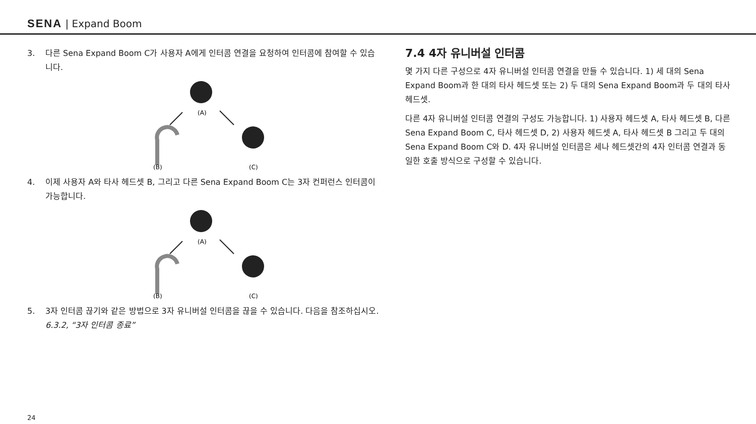SENA | Expand Boom
3. 다른 Sena Expand Boom C가 사용자 A에게 인터콤 연결을 요청하여 인터콤에 참여할 수 있습니다.
(A)
(B)
(C)
4. 이제 사용자 A와 타사 헤드셋 B, 그리고 다른 Sena Expand Boom C는 3자 컨퍼런스 인터콤이 가능합니다.
(A)
(B)
(C)
5. 3자 인터콤 끊기와 같은 방법으로 3자 유니버설 인터콤을 끊을 수 있습니다. 다음을 참조하십시오. 6.3.2, “3자 인터콤 종료”
7.4 4자 유니버설 인터콤
몇 가지 다른 구성으로 4자 유니버설 인터콤 연결을 만들 수 있습니다. 1) 세 대의 Sena Expand Boom과 한 대의 타사 헤드셋 또는 2) 두 대의 Sena Expand Boom과 두 대의 타사 헤드셋.
다른 4자 유니버설 인터콤 연결의 구성도 가능합니다. 1) 사용자 헤드셋 A, 타사 헤드셋 B, 다른 Sena Expand Boom C, 타사 헤드셋 D, 2) 사용자 헤드셋 A, 타사 헤드셋 B 그리고 두 대의 Sena Expand Boom C와 D. 4자 유니버설 인터콤은 세나 헤드셋간의 4자 인터콤 연결과 동일한 호출 방식으로 구성할 수 있습니다.
24